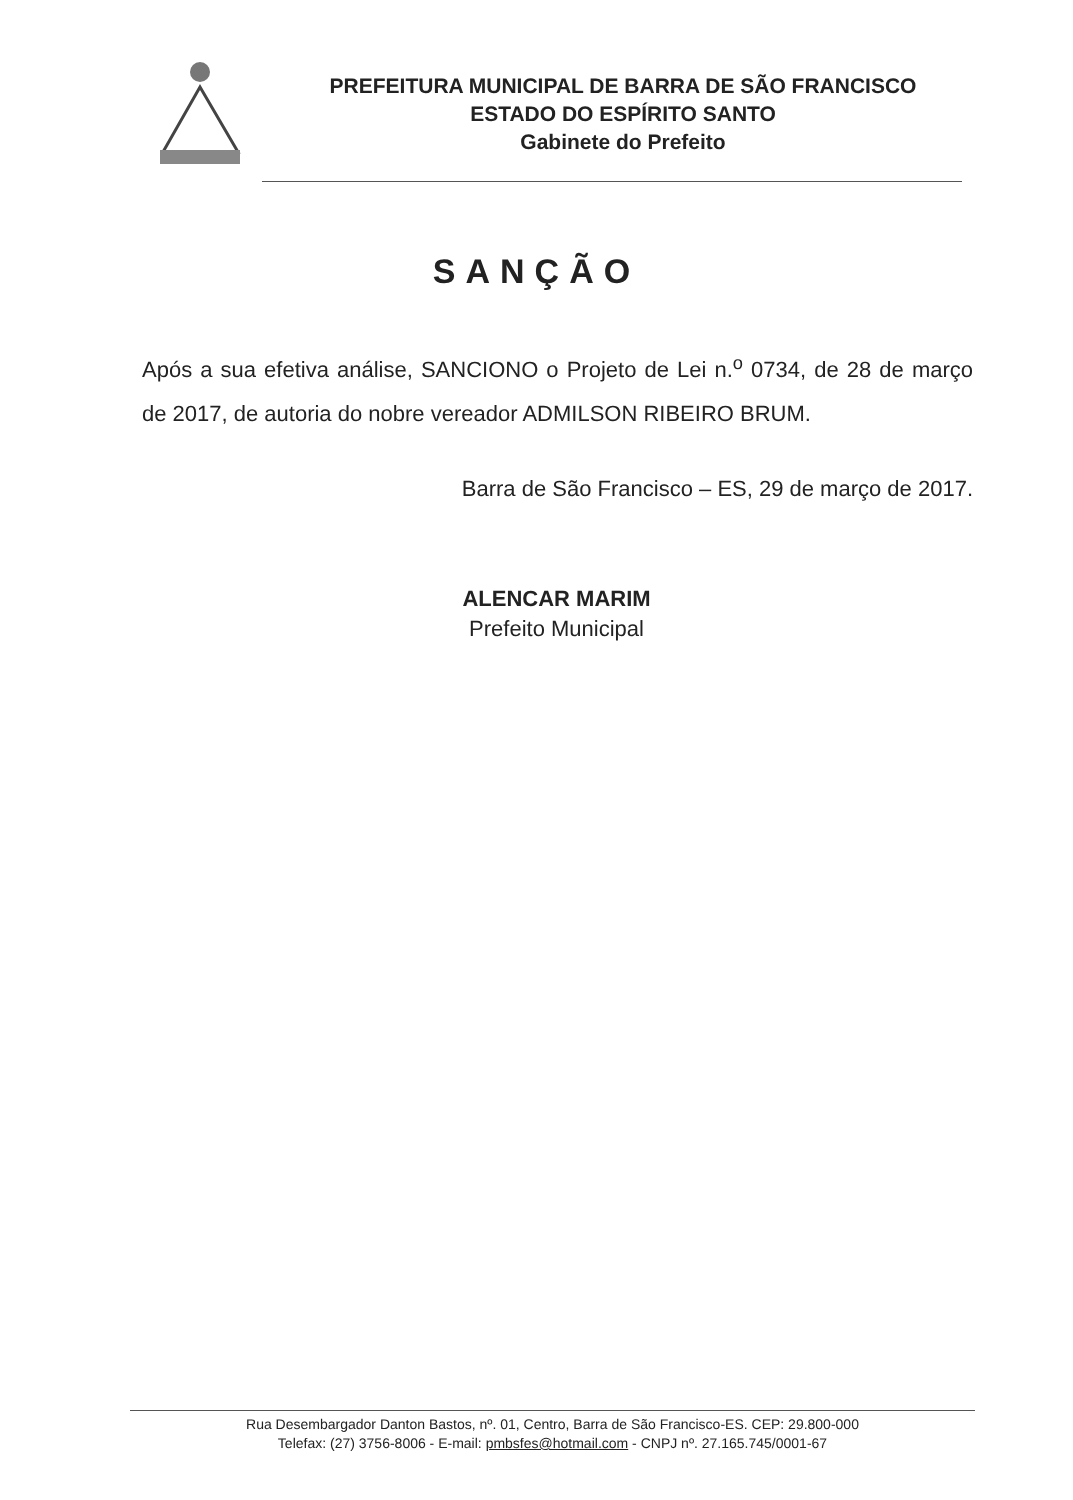PREFEITURA MUNICIPAL DE BARRA DE SÃO FRANCISCO
ESTADO DO ESPÍRITO SANTO
Gabinete do Prefeito
SANÇÃO
Após a sua efetiva análise, SANCIONO o Projeto de Lei n.<sup>o</sup> 0734, de 28 de março de 2017, de autoria do nobre vereador ADMILSON RIBEIRO BRUM.
Barra de São Francisco – ES, 29 de março de 2017.
ALENCAR MARIM
Prefeito Municipal
Rua Desembargador Danton Bastos, nº. 01, Centro, Barra de São Francisco-ES. CEP: 29.800-000
Telefax: (27) 3756-8006 - E-mail: pmbsfes@hotmail.com - CNPJ nº. 27.165.745/0001-67